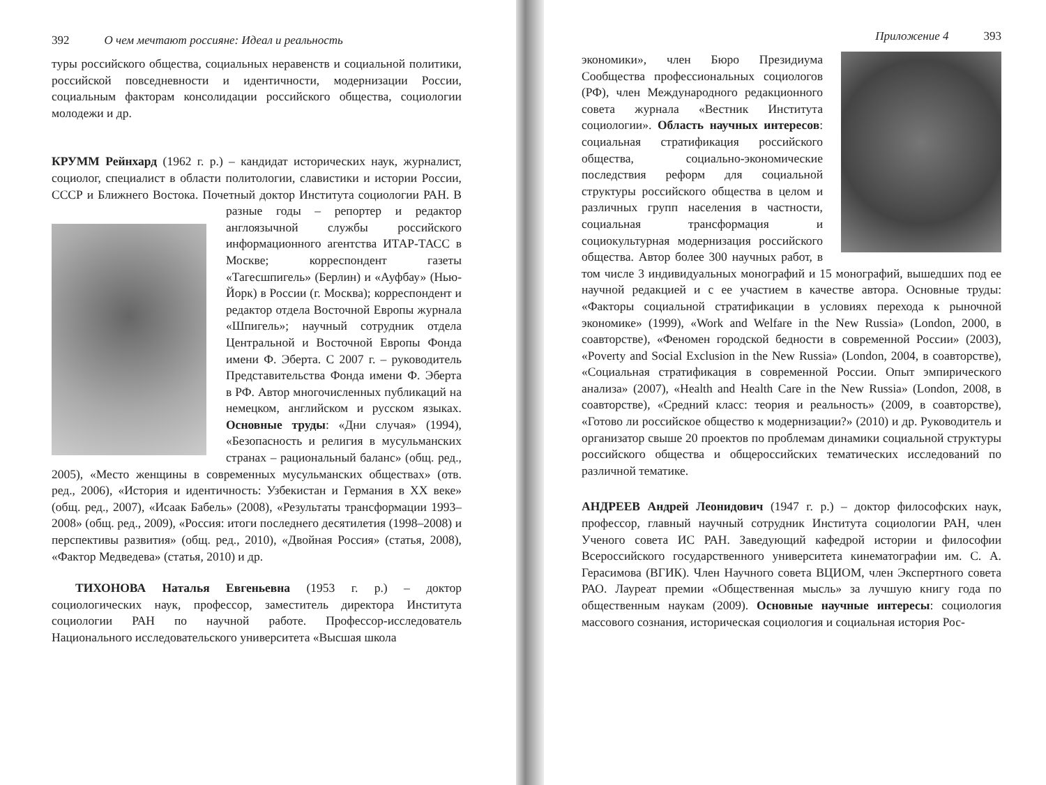392 О чем мечтают россияне: Идеал и реальность
туры российского общества, социальных неравенств и социальной политики, российской повседневности и идентичности, модернизации России, социальным факторам консолидации российского общества, социологии молодежи и др.
КРУММ Рейнхард (1962 г. р.) – кандидат исторических наук, журналист, социолог, специалист в области политологии, славистики и истории России, СССР и Ближнего Востока. Почетный доктор Института социологии РАН. В разные годы – репортер и редактор англоязычной службы российского информационного агентства ИТАР-ТАСС в Москве; корреспондент газеты «Тагесшпигель» (Берлин) и «Ауфбау» (Нью-Йорк) в России (г. Москва); корреспондент и редактор отдела Восточной Европы журнала «Шпигель»; научный сотрудник отдела Центральной и Восточной Европы Фонда имени Ф. Эберта. С 2007 г. – руководитель Представительства Фонда имени Ф. Эберта в РФ. Автор многочисленных публикаций на немецком, английском и русском языках. Основные труды: «Дни случая» (1994), «Безопасность и религия в мусульманских странах – рациональный баланс» (общ. ред., 2005), «Место женщины в современных мусульманских обществах» (отв. ред., 2006), «История и идентичность: Узбекистан и Германия в XX веке» (общ. ред., 2007), «Исаак Бабель» (2008), «Результаты трансформации 1993–2008» (общ. ред., 2009), «Россия: итоги последнего десятилетия (1998–2008) и перспективы развития» (общ. ред., 2010), «Двойная Россия» (статья, 2008), «Фактор Медведева» (статья, 2010) и др.
ТИХОНОВА Наталья Евгеньевна (1953 г. р.) – доктор социологических наук, профессор, заместитель директора Института социологии РАН по научной работе. Профессор-исследователь Национального исследовательского университета «Высшая школа
Приложение 4 393
экономики», член Бюро Президиума Сообщества профессиональных социологов (РФ), член Международного редакционного совета журнала «Вестник Института социологии». Область научных интересов: социальная стратификация российского общества, социально-экономические последствия реформ для социальной структуры российского общества в целом и различных групп населения в частности, социальная трансформация и социокультурная модернизация российского общества. Автор более 300 научных работ, в том числе 3 индивидуальных монографий и 15 монографий, вышедших под ее научной редакцией и с ее участием в качестве автора. Основные труды: «Факторы социальной стратификации в условиях перехода к рыночной экономике» (1999), «Work and Welfare in the New Russia» (London, 2000, в соавторстве), «Феномен городской бедности в современной России» (2003), «Poverty and Social Exclusion in the New Russia» (London, 2004, в соавторстве), «Социальная стратификация в современной России. Опыт эмпирического анализа» (2007), «Health and Health Care in the New Russia» (London, 2008, в соавторстве), «Средний класс: теория и реальность» (2009, в соавторстве), «Готово ли российское общество к модернизации?» (2010) и др. Руководитель и организатор свыше 20 проектов по проблемам динамики социальной структуры российского общества и общероссийских тематических исследований по различной тематике.
АНДРЕЕВ Андрей Леонидович (1947 г. р.) – доктор философских наук, профессор, главный научный сотрудник Института социологии РАН, член Ученого совета ИС РАН. Заведующий кафедрой истории и философии Всероссийского государственного университета кинематографии им. С. А. Герасимова (ВГИК). Член Научного совета ВЦИОМ, член Экспертного совета РАО. Лауреат премии «Общественная мысль» за лучшую книгу года по общественным наукам (2009). Основные научные интересы: социология массового сознания, историческая социология и социальная история Рос-